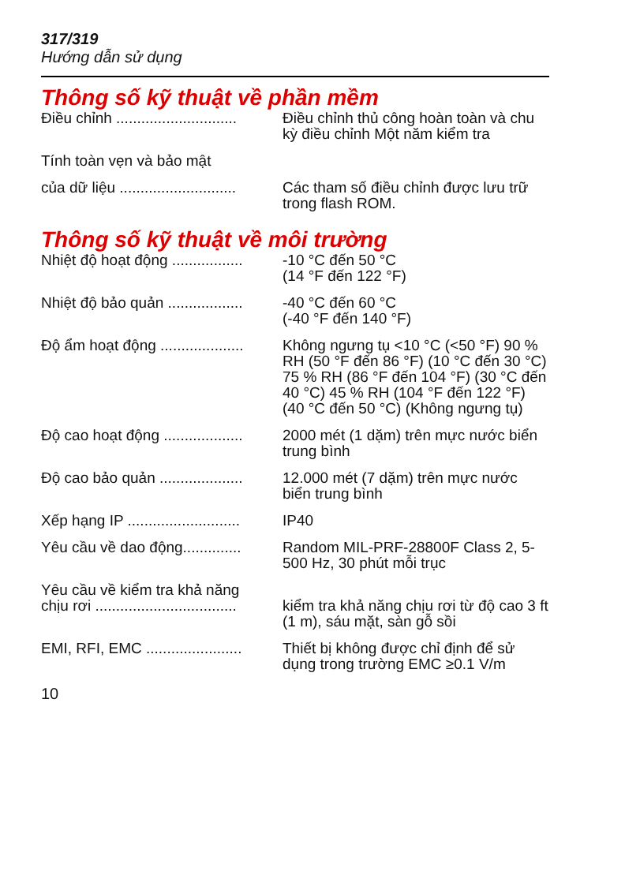317/319
Hướng dẫn sử dụng
Thông số kỹ thuật về phần mềm
Điều chỉnh ............................. Điều chỉnh thủ công hoàn toàn và chu kỳ điều chỉnh Một năm kiểm tra
Tính toàn vẹn và bảo mật
của dữ liệu ............................ Các tham số điều chỉnh được lưu trữ trong flash ROM.
Thông số kỹ thuật về môi trường
Nhiệt độ hoạt động ................. -10 °C đến 50 °C
(14 °F đến 122 °F)
Nhiệt độ bảo quản .................. -40 °C đến 60 °C
(-40 °F đến 140 °F)
Độ ẩm hoạt động .................... Không ngưng tụ <10 °C (<50 °F) 90 % RH (50 °F đến 86 °F) (10 °C đến 30 °C) 75 % RH (86 °F đến 104 °F) (30 °C đến 40 °C) 45 % RH (104 °F đến 122 °F) (40 °C đến 50 °C) (Không ngưng tụ)
Độ cao hoạt động ................... 2000 mét (1 dặm) trên mực nước biển trung bình
Độ cao bảo quản .................... 12.000 mét (7 dặm) trên mực nước biển trung bình
Xếp hạng IP ........................... IP40
Yêu cầu về dao động.............. Random MIL-PRF-28800F Class 2, 5-500 Hz, 30 phút mỗi trục
Yêu cầu về kiểm tra khả năng
chịu rơi ..................................
kiểm tra khả năng chịu rơi từ độ cao 3 ft (1 m), sáu mặt, sàn gỗ sồi
EMI, RFI, EMC ....................... Thiết bị không được chỉ định để sử dụng trong trường EMC ≥0.1 V/m
10